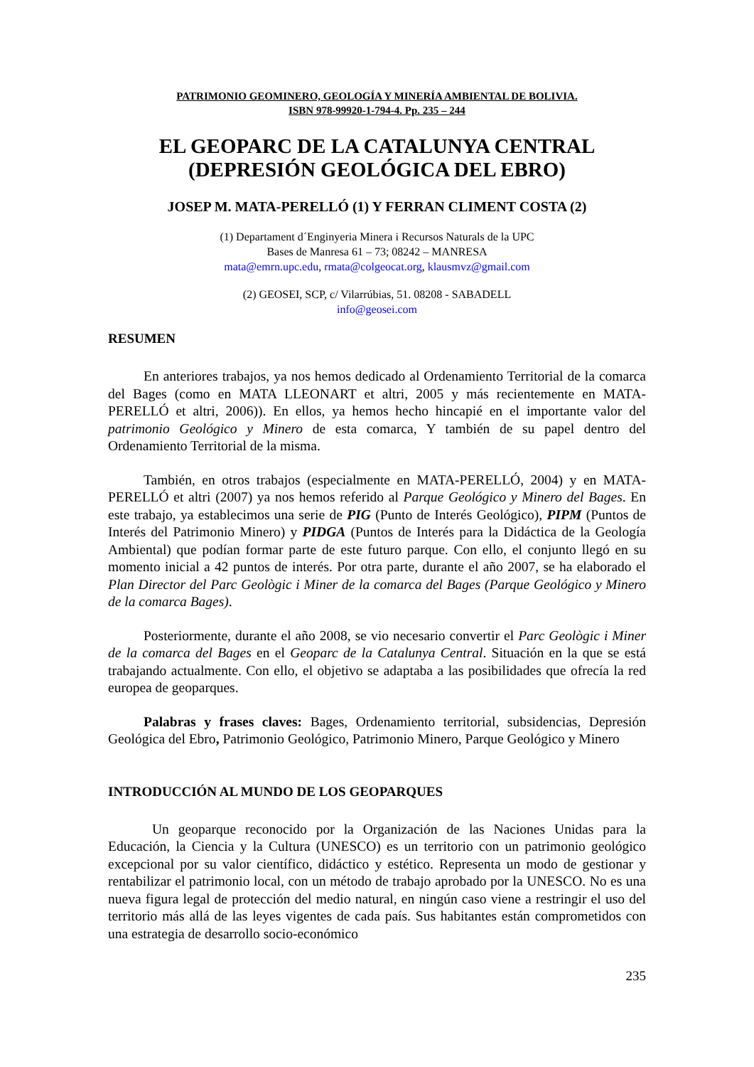PATRIMONIO GEOMINERO, GEOLOGÍA Y MINERÍA AMBIENTAL DE BOLIVIA.
ISBN 978-99920-1-794-4. Pp. 235 – 244
EL GEOPARC DE LA CATALUNYA CENTRAL
(DEPRESIÓN GEOLÓGICA DEL EBRO)
JOSEP M. MATA-PERELLÓ (1) Y FERRAN CLIMENT COSTA (2)
(1) Departament d´Enginyeria Minera i Recursos Naturals de la UPC
Bases de Manresa 61 – 73; 08242 – MANRESA
mata@emrn.upc.edu, rmata@colgeocat.org, klausmvz@gmail.com
(2) GEOSEI, SCP, c/ Vilarrúbias, 51. 08208 - SABADELL
info@geosei.com
RESUMEN
En anteriores trabajos, ya nos hemos dedicado al Ordenamiento Territorial de la comarca del Bages (como en MATA LLEONART et altri, 2005 y más recientemente en MATA-PERELLÓ et altri, 2006)). En ellos, ya hemos hecho hincapié en el importante valor del patrimonio Geológico y Minero de esta comarca, Y también de su papel dentro del Ordenamiento Territorial de la misma.
También, en otros trabajos (especialmente en MATA-PERELLÓ, 2004) y en MATA-PERELLÓ et altri (2007) ya nos hemos referido al Parque Geológico y Minero del Bages. En este trabajo, ya establecimos una serie de PIG (Punto de Interés Geológico), PIPM (Puntos de Interés del Patrimonio Minero) y PIDGA (Puntos de Interés para la Didáctica de la Geología Ambiental) que podían formar parte de este futuro parque. Con ello, el conjunto llegó en su momento inicial a 42 puntos de interés. Por otra parte, durante el año 2007, se ha elaborado el Plan Director del Parc Geològic i Miner de la comarca del Bages (Parque Geológico y Minero de la comarca Bages).
Posteriormente, durante el año 2008, se vio necesario convertir el Parc Geològic i Miner de la comarca del Bages en el Geoparc de la Catalunya Central. Situación en la que se está trabajando actualmente. Con ello, el objetivo se adaptaba a las posibilidades que ofrecía la red europea de geoparques.
Palabras y frases claves: Bages, Ordenamiento territorial, subsidencias, Depresión Geológica del Ebro, Patrimonio Geológico, Patrimonio Minero, Parque Geológico y Minero
INTRODUCCIÓN AL MUNDO DE LOS GEOPARQUES
Un geoparque reconocido por la Organización de las Naciones Unidas para la Educación, la Ciencia y la Cultura (UNESCO) es un territorio con un patrimonio geológico excepcional por su valor científico, didáctico y estético. Representa un modo de gestionar y rentabilizar el patrimonio local, con un método de trabajo aprobado por la UNESCO. No es una nueva figura legal de protección del medio natural, en ningún caso viene a restringir el uso del territorio más allá de las leyes vigentes de cada país. Sus habitantes están comprometidos con una estrategia de desarrollo socio-económico
235